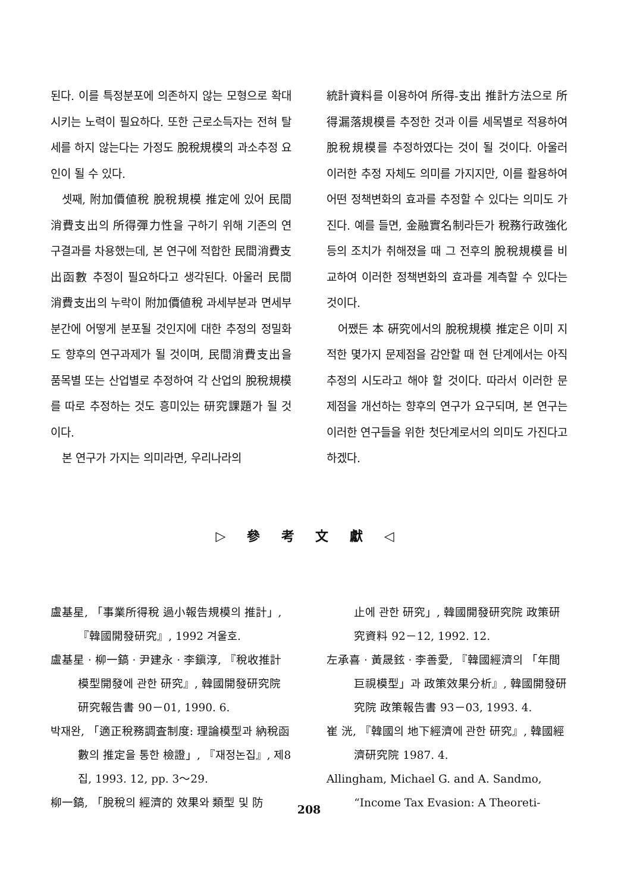된다. 이를 특정분포에 의존하지 않는 모형으로 확대시키는 노력이 필요하다. 또한 근로소득자는 전혀 탈세를 하지 않는다는 가정도 脫稅規模의 과소추정 요인이 될 수 있다.
셋째, 附加價値稅 脫稅規模 推定에 있어 民間消費支出의 所得彈力性을 구하기 위해 기존의 연구결과를 차용했는데, 본 연구에 적합한 民間消費支出函數 추정이 필요하다고 생각된다. 아울러 民間消費支出의 누락이 附加價値稅 과세부분과 면세부분간에 어떻게 분포될 것인지에 대한 추정의 정밀화도 향후의 연구과제가 될 것이며, 民間消費支出을 품목별 또는 산업별로 추정하여 각 산업의 脫稅規模를 따로 추정하는 것도 흥미있는 研究課題가 될 것이다.
본 연구가 가지는 의미라면, 우리나라의
統計資料를 이용하여 所得-支出 推計方法으로 所得漏落規模를 추정한 것과 이를 세목별로 적용하여 脫稅規模를 추정하였다는 것이 될 것이다. 아울러 이러한 추정 자체도 의미를 가지지만, 이를 활용하여 어떤 정책변화의 효과를 추정할 수 있다는 의미도 가진다. 예를 들면, 金融實名制라든가 稅務行政強化 등의 조치가 취해졌을 때 그 전후의 脫稅規模를 비교하여 이러한 정책변화의 효과를 계측할 수 있다는 것이다.
어쨌든 本 硏究에서의 脫稅規模 推定은 이미 지적한 몇가지 문제점을 감안할 때 현 단계에서는 아직 추정의 시도라고 해야 할 것이다. 따라서 이러한 문제점을 개선하는 향후의 연구가 요구되며, 본 연구는 이러한 연구들을 위한 첫단계로서의 의미도 가진다고 하겠다.
▷ 參 考 文 獻 ◁
盧基星, 「事業所得稅 過小報告規模의 推計」, 『韓國開發研究』, 1992 겨울호.
盧基星 · 柳一鎬 · 尹建永 · 李鎭淳, 『稅收推計 模型開發에 관한 研究』, 韓國開發研究院 研究報告書 90－01, 1990. 6.
박재완, 「適正稅務調査制度: 理論模型과 納稅函數의 推定을 통한 檢證」, 『재정논집』, 제8집, 1993. 12, pp. 3～29.
柳一鎬, 「脫稅의 經濟的 效果와 類型 및 防
止에 관한 研究」, 韓國開發研究院 政策研究資料 92－12, 1992. 12.
左承喜 · 黃晟鉉 · 李善愛, 『韓國經濟의 「年間巨視模型」과 政策效果分析』, 韓國開發研究院 政策報告書 93－03, 1993. 4.
崔 洸, 『韓國의 地下經濟에 관한 研究』, 韓國經濟研究院 1987. 4.
Allingham, Michael G. and A. Sandmo, “Income Tax Evasion: A Theoreti-
208